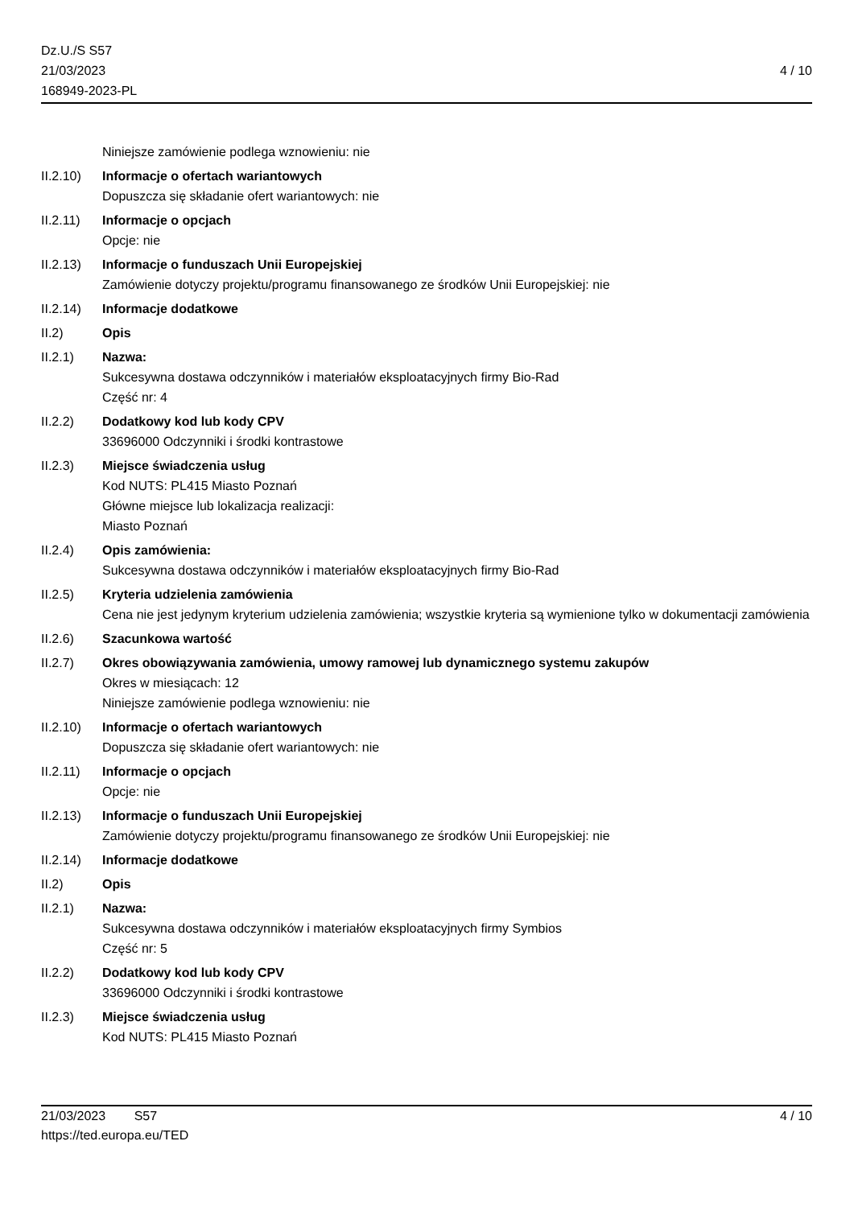Dz.U./S S57
21/03/2023
168949-2023-PL
4 / 10
Niniejsze zamówienie podlega wznowieniu: nie
II.2.10)
Informacje o ofertach wariantowych
Dopuszcza się składanie ofert wariantowych: nie
II.2.11)
Informacje o opcjach
Opcje: nie
II.2.13)
Informacje o funduszach Unii Europejskiej
Zamówienie dotyczy projektu/programu finansowanego ze środków Unii Europejskiej: nie
II.2.14)
Informacje dodatkowe
II.2) Opis
II.2.1) Nazwa:
Sukcesywna dostawa odczynników i materiałów eksploatacyjnych firmy Bio-Rad
Część nr: 4
II.2.2) Dodatkowy kod lub kody CPV
33696000 Odczynniki i środki kontrastowe
II.2.3) Miejsce świadczenia usług
Kod NUTS: PL415 Miasto Poznań
Główne miejsce lub lokalizacja realizacji:
Miasto Poznań
II.2.4) Opis zamówienia:
Sukcesywna dostawa odczynników i materiałów eksploatacyjnych firmy Bio-Rad
II.2.5) Kryteria udzielenia zamówienia
Cena nie jest jedynym kryterium udzielenia zamówienia; wszystkie kryteria są wymienione tylko w dokumentacji zamówienia
II.2.6) Szacunkowa wartość
II.2.7) Okres obowiązywania zamówienia, umowy ramowej lub dynamicznego systemu zakupów
Okres w miesiącach: 12
Niniejsze zamówienie podlega wznowieniu: nie
II.2.10)
Informacje o ofertach wariantowych
Dopuszcza się składanie ofert wariantowych: nie
II.2.11)
Informacje o opcjach
Opcje: nie
II.2.13)
Informacje o funduszach Unii Europejskiej
Zamówienie dotyczy projektu/programu finansowanego ze środków Unii Europejskiej: nie
II.2.14)
Informacje dodatkowe
II.2) Opis
II.2.1) Nazwa:
Sukcesywna dostawa odczynników i materiałów eksploatacyjnych firmy Symbios
Część nr: 5
II.2.2) Dodatkowy kod lub kody CPV
33696000 Odczynniki i środki kontrastowe
II.2.3) Miejsce świadczenia usług
Kod NUTS: PL415 Miasto Poznań
21/03/2023 S57 4 / 10
https://ted.europa.eu/TED